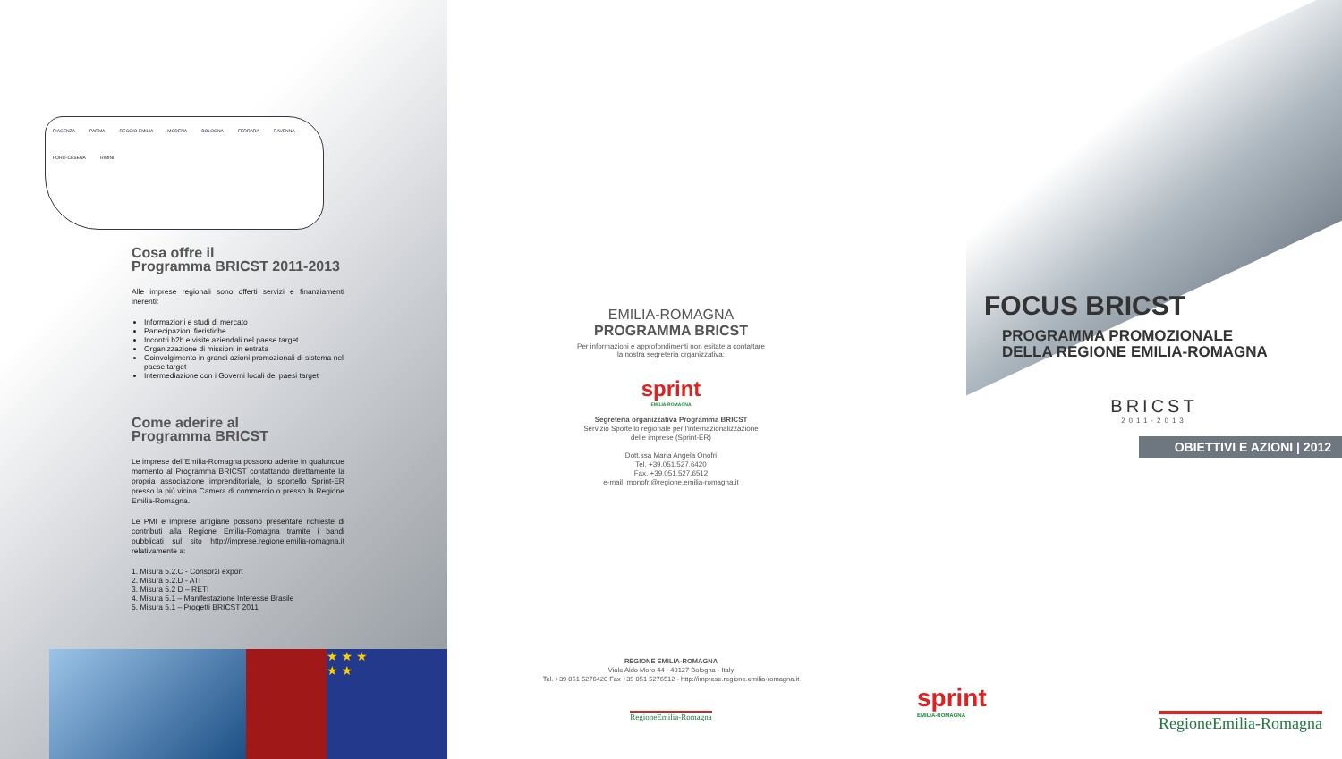PIACENZA PARMA REGGIO EMILIA MODENA BOLOGNA FERRARA RAVENNA FORLÌ-CESENA RIMINI
Cosa offre il
Programma BRICST 2011-2013
Alle imprese regionali sono offerti servizi e finanziamenti inerenti:
Informazioni e studi di mercato
Partecipazioni fieristiche
Incontri b2b e visite aziendali nel paese target
Organizzazione di missioni in entrata
Coinvolgimento in grandi azioni promozionali di sistema nel paese target
Intermediazione con i Governi locali dei paesi target
Come aderire al
Programma BRICST
Le imprese dell'Emilia-Romagna possono aderire in qualunque momento al Programma BRICST contattando direttamente la propria associazione imprenditoriale, lo sportello Sprint-ER presso la più vicina Camera di commercio o presso la Regione Emilia-Romagna.
Le PMI e imprese artigiane possono presentare richieste di contributi alla Regione Emilia-Romagna tramite i bandi pubblicati sul sito http://imprese.regione.emilia-romagna.it relativamente a:
1. Misura 5.2.C - Consorzi export
2. Misura 5.2.D - ATI
3. Misura 5.2 D – RETI
4. Misura 5.1 – Manifestazione Interesse Brasile
5. Misura 5.1 – Progetti BRICST 2011
★ ★ ★
★ ★
EMILIA-ROMAGNA
PROGRAMMA BRICST
Per informazioni e approfondimenti non esitate a contattare
la nostra segreteria organizzativa:
sprint
EMILIA-ROMAGNA
Segreteria organizzativa Programma BRICST
Servizio Sportello regionale per l'internazionalizzazione
delle imprese (Sprint-ER)
Dott.ssa Maria Angela Onofri
Tel. +39.051.527.6420
Fax. +39.051.527.6512
e-mail: monofri@regione.emilia-romagna.it
REGIONE EMILIA-ROMAGNA
Viale Aldo Moro 44 - 40127 Bologna - Italy
Tel. +39 051 5276420 Fax +39 051 5276512 - http://imprese.regione.emilia-romagna.it
RegioneEmilia-Romagna
FOCUS BRICST
PROGRAMMA PROMOZIONALE
DELLA REGIONE EMILIA-ROMAGNA
BRICST
2011-2013
OBIETTIVI E AZIONI | 2012
sprint
EMILIA-ROMAGNA
RegioneEmilia-Romagna